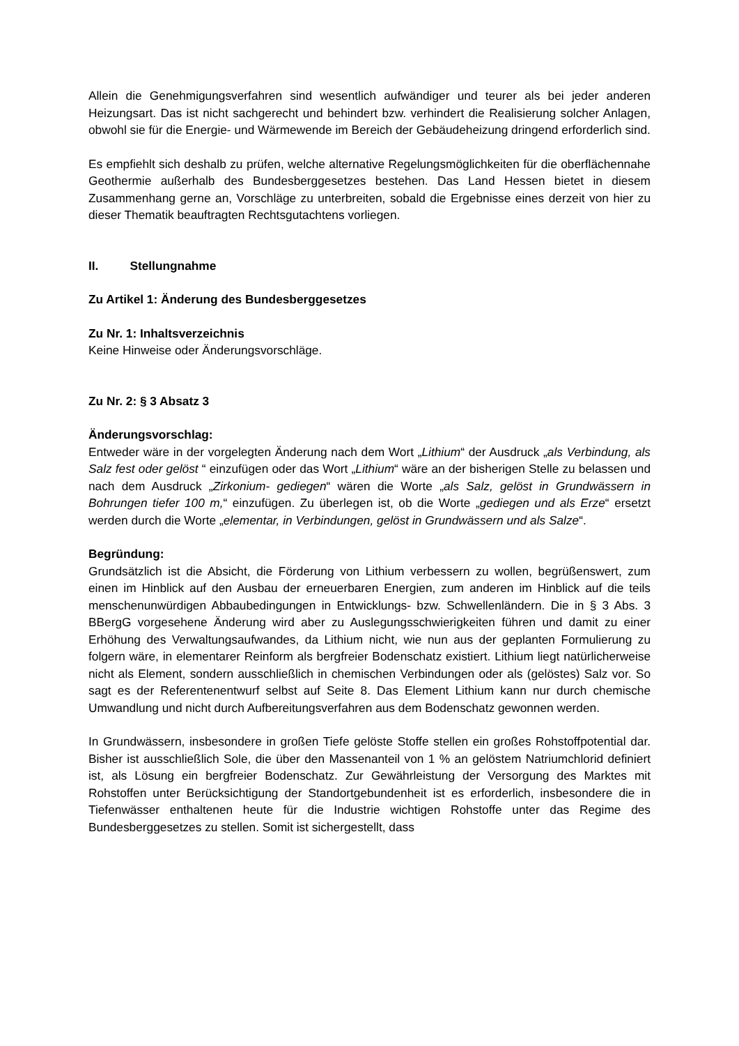Allein die Genehmigungsverfahren sind wesentlich aufwändiger und teurer als bei jeder anderen Heizungsart. Das ist nicht sachgerecht und behindert bzw. verhindert die Realisierung solcher Anlagen, obwohl sie für die Energie- und Wärmewende im Bereich der Gebäudeheizung dringend erforderlich sind.
Es empfiehlt sich deshalb zu prüfen, welche alternative Regelungsmöglichkeiten für die oberflächennahe Geothermie außerhalb des Bundesberggesetzes bestehen. Das Land Hessen bietet in diesem Zusammenhang gerne an, Vorschläge zu unterbreiten, sobald die Ergebnisse eines derzeit von hier zu dieser Thematik beauftragten Rechtsgutachtens vorliegen.
II. Stellungnahme
Zu Artikel 1: Änderung des Bundesberggesetzes
Zu Nr. 1: Inhaltsverzeichnis
Keine Hinweise oder Änderungsvorschläge.
Zu Nr. 2: § 3 Absatz 3
Änderungsvorschlag:
Entweder wäre in der vorgelegten Änderung nach dem Wort „Lithium“ der Ausdruck „als Verbindung, als Salz fest oder gelöst “ einzufügen oder das Wort „Lithium“ wäre an der bisherigen Stelle zu belassen und nach dem Ausdruck „Zirkonium- gediegen“ wären die Worte „als Salz, gelöst in Grundwässern in Bohrungen tiefer 100 m,“ einzufügen. Zu überlegen ist, ob die Worte „gediegen und als Erze“ ersetzt werden durch die Worte „elementar, in Verbindungen, gelöst in Grundwässern und als Salze“.
Begründung:
Grundsätzlich ist die Absicht, die Förderung von Lithium verbessern zu wollen, begrüßenswert, zum einen im Hinblick auf den Ausbau der erneuerbaren Energien, zum anderen im Hinblick auf die teils menschenunwürdigen Abbaubedingungen in Entwicklungs- bzw. Schwellenländern. Die in § 3 Abs. 3 BBergG vorgesehene Änderung wird aber zu Auslegungsschwierigkeiten führen und damit zu einer Erhöhung des Verwaltungsaufwandes, da Lithium nicht, wie nun aus der geplanten Formulierung zu folgern wäre, in elementarer Reinform als bergfreier Bodenschatz existiert. Lithium liegt natürlicherweise nicht als Element, sondern ausschließlich in chemischen Verbindungen oder als (gelöstes) Salz vor. So sagt es der Referentenentwurf selbst auf Seite 8. Das Element Lithium kann nur durch chemische Umwandlung und nicht durch Aufbereitungsverfahren aus dem Bodenschatz gewonnen werden.
In Grundwässern, insbesondere in großen Tiefe gelöste Stoffe stellen ein großes Rohstoffpotential dar. Bisher ist ausschließlich Sole, die über den Massenanteil von 1 % an gelöstem Natriumchlorid definiert ist, als Lösung ein bergfreier Bodenschatz. Zur Gewährleistung der Versorgung des Marktes mit Rohstoffen unter Berücksichtigung der Standortgebundenheit ist es erforderlich, insbesondere die in Tiefenwässer enthaltenen heute für die Industrie wichtigen Rohstoffe unter das Regime des Bundesberggesetzes zu stellen. Somit ist sichergestellt, dass